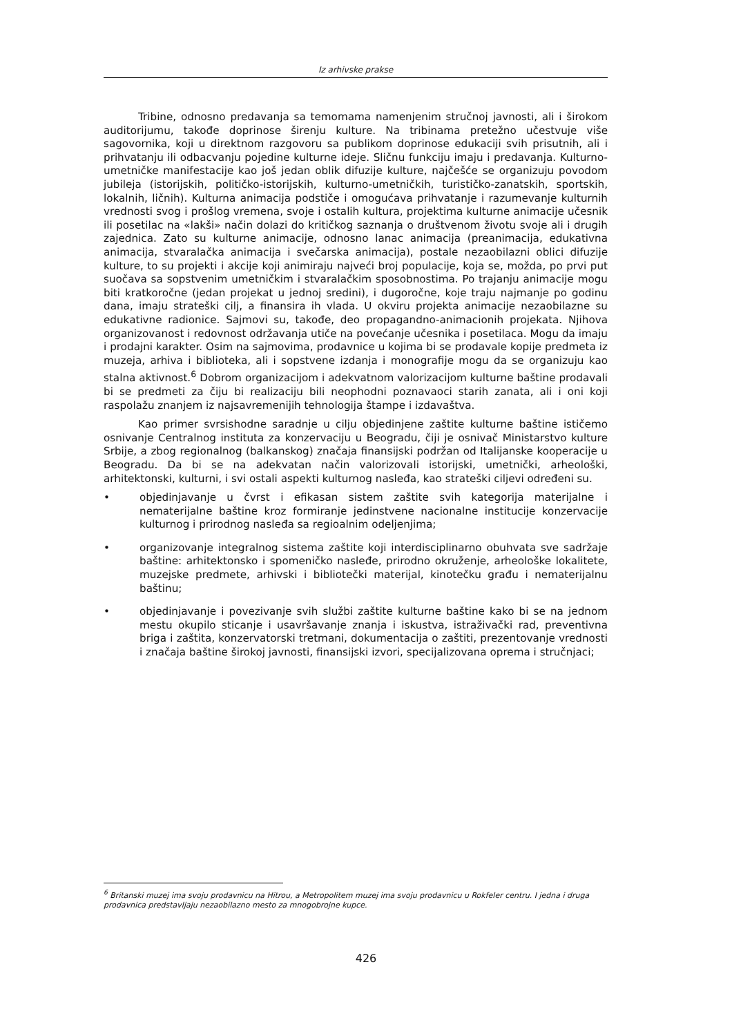Iz arhivske prakse
Tribine, odnosno predavanja sa temomama namenjenim stručnoj javnosti, ali i širokom auditorijumu, takođe doprinose širenju kulture. Na tribinama pretežno učestvuje više sagovornika, koji u direktnom razgovoru sa publikom doprinose edukaciji svih prisutnih, ali i prihvatanju ili odbacvanju pojedine kulturne ideje. Sličnu funkciju imaju i predavanja. Kulturno-umetničke manifestacije kao još jedan oblik difuzije kulture, najčešće se organizuju povodom jubileja (istorijskih, političko-istorijskih, kulturno-umetničkih, turističko-zanatskih, sportskih, lokalnih, ličnih). Kulturna animacija podstiče i omogućava prihvatanje i razumevanje kulturnih vrednosti svog i prošlog vremena, svoje i ostalih kultura, projektima kulturne animacije učesnik ili posetilac na «lakši» način dolazi do kritičkog saznanja o društvenom životu svoje ali i drugih zajednica. Zato su kulturne animacije, odnosno lanac animacija (preanimacija, edukativna animacija, stvaralačka animacija i svečarska animacija), postale nezaobilazni oblici difuzije kulture, to su projekti i akcije koji animiraju najveći broj populacije, koja se, možda, po prvi put suočava sa sopstvenim umetničkim i stvaralačkim sposobnostima. Po trajanju animacije mogu biti kratkoročne (jedan projekat u jednoj sredini), i dugoročne, koje traju najmanje po godinu dana, imaju strateški cilj, a finansira ih vlada. U okviru projekta animacije nezaobilazne su edukativne radionice. Sajmovi su, takođe, deo propagandno-animacionih projekata. Njihova organizovanost i redovnost održavanja utiče na povećanje učesnika i posetilaca. Mogu da imaju i prodajni karakter. Osim na sajmovima, prodavnice u kojima bi se prodavale kopije predmeta iz muzeja, arhiva i biblioteka, ali i sopstvene izdanja i monografije mogu da se organizuju kao stalna aktivnost.<sup>6</sup> Dobrom organizacijom i adekvatnom valorizacijom kulturne baštine prodavali bi se predmeti za čiju bi realizaciju bili neophodni poznavaoci starih zanata, ali i oni koji raspolažu znanjem iz najsavremenijih tehnologija štampe i izdavaštva.
Kao primer svrsishodne saradnje u cilju objedinjene zaštite kulturne baštine ističemo osnivanje Centralnog instituta za konzervaciju u Beogradu, čiji je osnivač Ministarstvo kulture Srbije, a zbog regionalnog (balkanskog) značaja finansijski podržan od Italijanske kooperacije u Beogradu. Da bi se na adekvatan način valorizovali istorijski, umetnički, arheološki, arhitektonski, kulturni, i svi ostali aspekti kulturnog nasleđa, kao strateški ciljevi određeni su.
• objedinjavanje u čvrst i efikasan sistem zaštite svih kategorija materijalne i nematerijalne baštine kroz formiranje jedinstvene nacionalne institucije konzervacije kulturnog i prirodnog nasleđa sa regioalnim odeljenjima;
• organizovanje integralnog sistema zaštite koji interdisciplinarno obuhvata sve sadržaje baštine: arhitektonsko i spomeničko nasleđe, prirodno okruženje, arheološke lokalitete, muzejske predmete, arhivski i bibliotečki materijal, kinotečku građu i nematerijalnu baštinu;
• objedinjavanje i povezivanje svih službi zaštite kulturne baštine kako bi se na jednom mestu okupilo sticanje i usavršavanje znanja i iskustva, istraživački rad, preventivna briga i zaštita, konzervatorski tretmani, dokumentacija o zaštiti, prezentovanje vrednosti i značaja baštine širokoj javnosti, finansijski izvori, specijalizovana oprema i stručnjaci;
<sup>6</sup> Britanski muzej ima svoju prodavnicu na Hitrou, a Metropolitem muzej ima svoju prodavnicu u Rokfeler centru. I jedna i druga prodavnica predstavljaju nezaobilazno mesto za mnogobrojne kupce.
426